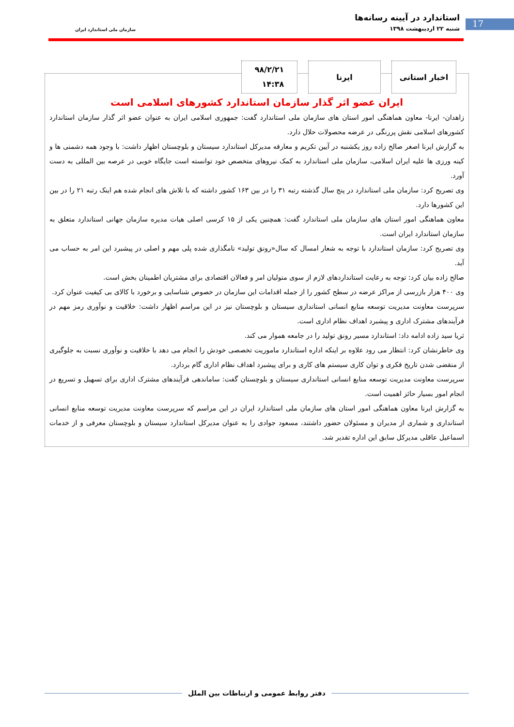استاندارد در آیینه رسانه‌ها
شنبه ۲۲ اردیبهشت ۱۳۹۸
سازمان ملی استاندارد ایران
17
اخبار استانی ایرنا
۹۸/۲/۲۱
۱۴:۳۸
ایران عضو اثر گذار سازمان استاندارد کشورهای اسلامی است
زاهدان- ایرنا- معاون هماهنگی امور استان های سازمان ملی استاندارد گفت: جمهوری اسلامی ایران به عنوان عضو اثر گذار سازمان استاندارد کشورهای اسلامی نقش پررنگی در عرضه محصولات حلال دارد.
به گزارش ایرنا اصغر صالح زاده روز یکشنبه در آیین تکریم و معارفه مدیرکل استاندارد سیستان و بلوچستان اظهار داشت: با وجود همه دشمنی ها و کینه ورزی ها علیه ایران اسلامی، سازمان ملی استاندارد به کمک نیروهای متخصص خود توانسته است جایگاه خوبی در عرصه بین المللی به دست آورد.
وی تصریح کرد: سازمان ملی استاندارد در پنج سال گذشته رتبه ۳۱ را در بین ۱۶۳ کشور داشته که با تلاش های انجام شده هم اینک رتبه ۲۱ را در بین این کشورها دارد.
معاون هماهنگی امور استان های سازمان ملی استاندارد گفت: همچنین یکی از ۱۵ کرسی اصلی هیات مدیره سازمان جهانی استاندارد متعلق به سازمان استاندارد ایران است.
وی تصریح کرد: سازمان استاندارد با توجه به شعار امسال که سال«رونق تولید» نامگذاری شده پلی مهم و اصلی در پیشبرد این امر به حساب می آید.
صالح زاده بیان کرد: توجه به رعایت استانداردهای لازم از سوی متولیان امر و فعالان اقتصادی برای مشتریان اطمینان بخش است.
وی ۴۰۰ هزار بازرسی از مراکز عرضه در سطح کشور را از جمله اقدامات این سازمان در خصوص شناسایی و برخورد با کالای بی کیفیت عنوان کرد.
سرپرست معاونت مدیریت توسعه منابع انسانی استانداری سیستان و بلوچستان نیز در این مراسم اظهار داشت: خلاقیت و نوآوری رمز مهم در فرآیندهای مشترک اداری و پیشبرد اهداف نظام اداری است.
ثریا سید زاده ادامه داد: استاندارد مسیر رونق تولید را در جامعه هموار می کند.
وی خاطرنشان کرد: انتظار می رود علاوه بر اینکه اداره استاندارد ماموریت تخصصی خودش را انجام می دهد با خلاقیت و نوآوری نسبت به جلوگیری از منقضی شدن تاریخ فکری و توان کاری سیستم های کاری و برای پیشبرد اهداف نظام اداری گام بردارد.
سرپرست معاونت مدیریت توسعه منابع انسانی استانداری سیستان و بلوچستان گفت: ساماندهی فرآیندهای مشترک اداری برای تسهیل و تسریع در انجام امور بسیار حائز اهمیت است.
به گزارش ایرنا معاون هماهنگی امور استان های سازمان ملی استاندارد ایران در این مراسم که سرپرست معاونت مدیریت توسعه منابع انسانی استانداری و شماری از مدیران و مسئولان حضور داشتند، مسعود جوادی را به عنوان مدیرکل استاندارد سیستان و بلوچستان معرفی و از خدمات اسماعیل عاقلی مدیرکل سابق این اداره تقدیر شد.
دفتر روابط عمومی و ارتباطات بین الملل